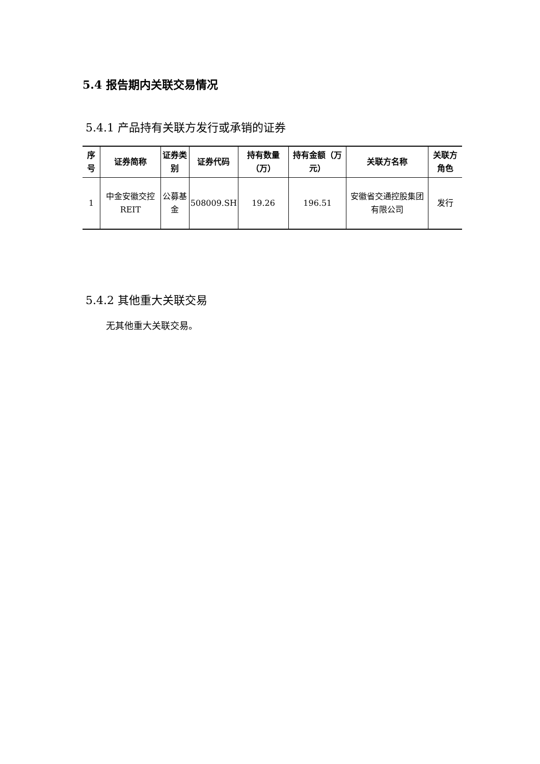5.4 报告期内关联交易情况
5.4.1 产品持有关联方发行或承销的证券
| 序号 | 证券简称 | 证券类别 | 证券代码 | 持有数量（万） | 持有金额（万元） | 关联方名称 | 关联方角色 |
| --- | --- | --- | --- | --- | --- | --- | --- |
| 1 | 中金安徽交控 REIT | 公募基金 | 508009.SH | 19.26 | 196.51 | 安徽省交通控股集团有限公司 | 发行 |
5.4.2 其他重大关联交易
无其他重大关联交易。